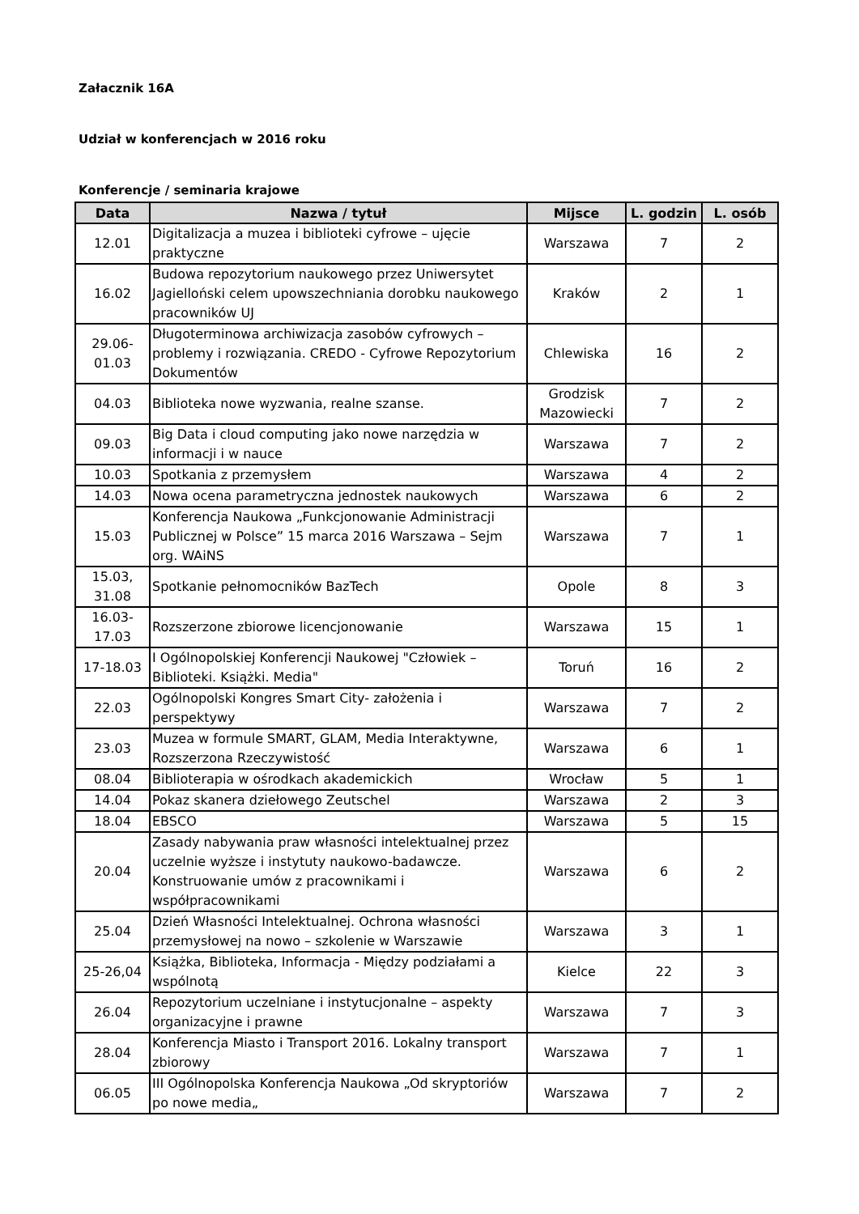Załacznik 16A
Udział w konferencjach w 2016 roku
Konferencje / seminaria krajowe
| Data | Nazwa / tytuł | Mijsce | L. godzin | L. osób |
| --- | --- | --- | --- | --- |
| 12.01 | Digitalizacja a muzea i biblioteki cyfrowe – ujęcie praktyczne | Warszawa | 7 | 2 |
| 16.02 | Budowa repozytorium naukowego przez Uniwersytet Jagielloński celem upowszechniania dorobku naukowego pracowników UJ | Kraków | 2 | 1 |
| 29.06- 01.03 | Długoterminowa archiwizacja zasobów cyfrowych – problemy i rozwiązania. CREDO - Cyfrowe Repozytorium Dokumentów | Chlewiska | 16 | 2 |
| 04.03 | Biblioteka nowe wyzwania, realne szanse. | Grodzisk Mazowiecki | 7 | 2 |
| 09.03 | Big Data i cloud computing jako nowe narzędzia w informacji i w nauce | Warszawa | 7 | 2 |
| 10.03 | Spotkania z przemysłem | Warszawa | 4 | 2 |
| 14.03 | Nowa ocena parametryczna jednostek naukowych | Warszawa | 6 | 2 |
| 15.03 | Konferencja Naukowa „Funkcjonowanie Administracji Publicznej w Polsce” 15 marca 2016 Warszawa – Sejm org. WAiNS | Warszawa | 7 | 1 |
| 15.03, 31.08 | Spotkanie pełnomocników BazTech | Opole | 8 | 3 |
| 16.03- 17.03 | Rozszerzone zbiorowe licencjonowanie | Warszawa | 15 | 1 |
| 17-18.03 | I Ogólnopolskiej Konferencji Naukowej "Człowiek – Biblioteki. Książki. Media" | Toruń | 16 | 2 |
| 22.03 | Ogólnopolski Kongres Smart City- założenia i perspektywy | Warszawa | 7 | 2 |
| 23.03 | Muzea w formule SMART, GLAM, Media Interaktywne, Rozszerzona Rzeczywistość | Warszawa | 6 | 1 |
| 08.04 | Biblioterapia w ośrodkach akademickich | Wrocław | 5 | 1 |
| 14.04 | Pokaz skanera dziełowego Zeutschel | Warszawa | 2 | 3 |
| 18.04 | EBSCO | Warszawa | 5 | 15 |
| 20.04 | Zasady nabywania praw własności intelektualnej przez uczelnie wyższe i instytuty naukowo-badawcze. Konstruowanie umów z pracownikami i współpracownikami | Warszawa | 6 | 2 |
| 25.04 | Dzień Własności Intelektualnej. Ochrona własności przemysłowej na nowo – szkolenie w Warszawie | Warszawa | 3 | 1 |
| 25-26,04 | Książka, Biblioteka, Informacja - Między podziałami a wspólnotą | Kielce | 22 | 3 |
| 26.04 | Repozytorium uczelniane i instytucjonalne – aspekty organizacyjne i prawne | Warszawa | 7 | 3 |
| 28.04 | Konferencja Miasto i Transport 2016. Lokalny transport zbiorowy | Warszawa | 7 | 1 |
| 06.05 | III Ogólnopolska Konferencja Naukowa „Od skryptoriów po nowe media„ | Warszawa | 7 | 2 |